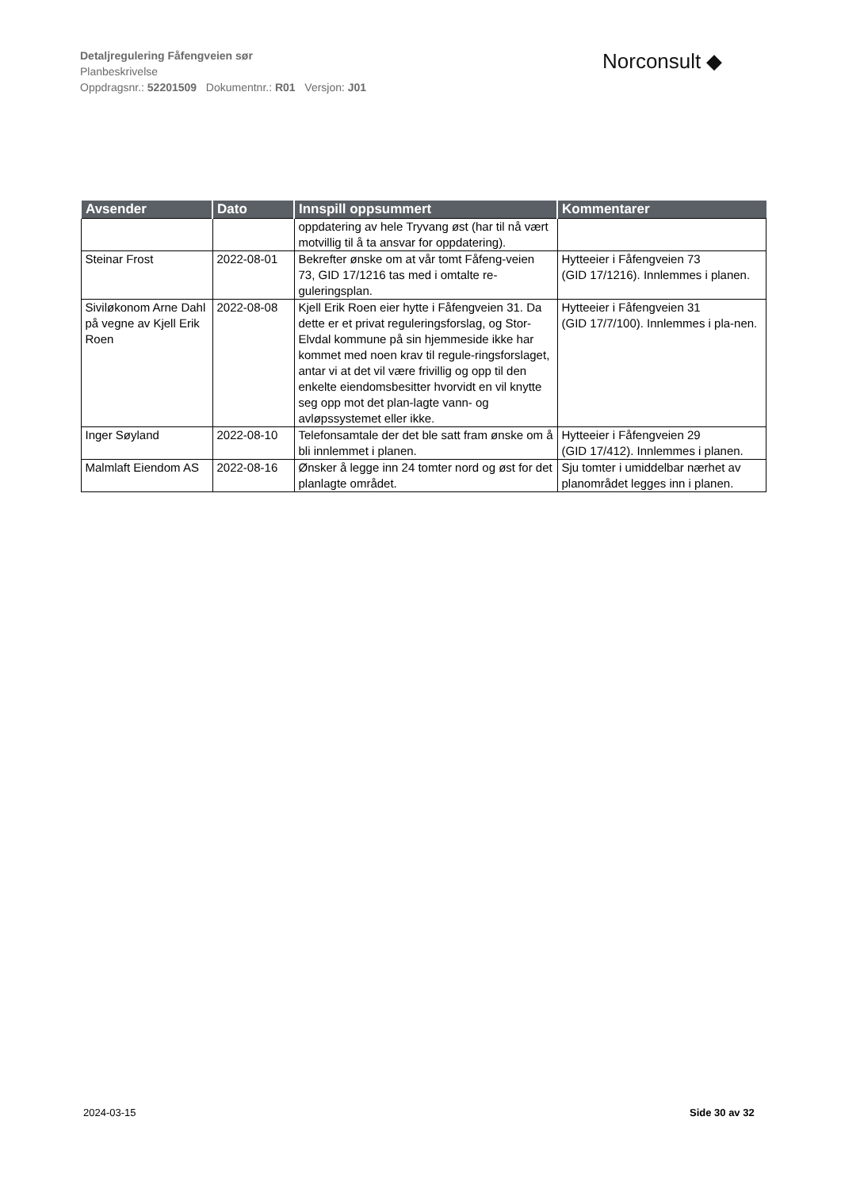Detaljregulering Fåfengveien sør
Planbeskrivelse
Oppdragsnr.: 52201509 Dokumentnr.: R01 Versjon: J01
Norconsult ◆
| Avsender | Dato | Innspill oppsummert | Kommentarer |
| --- | --- | --- | --- |
| | | oppdatering av hele Tryvang øst (har til nå vært motvillig til å ta ansvar for oppdatering). | |
| Steinar Frost | 2022-08-01 | Bekrefter ønske om at vår tomt Fåfeng-veien 73, GID 17/1216 tas med i omtalte re-guleringsplan. | Hytteeier i Fåfengveien 73 (GID 17/1216). Innlemmes i planen. |
| Siviløkonom Arne Dahl på vegne av Kjell Erik Roen | 2022-08-08 | Kjell Erik Roen eier hytte i Fåfengveien 31. Da dette er et privat reguleringsforslag, og Stor-Elvdal kommune på sin hjemmeside ikke har kommet med noen krav til regule-ringsforslaget, antar vi at det vil være frivillig og opp til den enkelte eiendomsbesitter hvorvidt en vil knytte seg opp mot det plan-lagte vann- og avløpssystemet eller ikke. | Hytteeier i Fåfengveien 31 (GID 17/7/100). Innlemmes i pla-nen. |
| Inger Søyland | 2022-08-10 | Telefonsamtale der det ble satt fram ønske om å bli innlemmet i planen. | Hytteeier i Fåfengveien 29 (GID 17/412). Innlemmes i planen. |
| Malmlaft Eiendom AS | 2022-08-16 | Ønsker å legge inn 24 tomter nord og øst for det planlagte området. | Sju tomter i umiddelbar nærhet av planområdet legges inn i planen. |
2024-03-15 Side 30 av 32